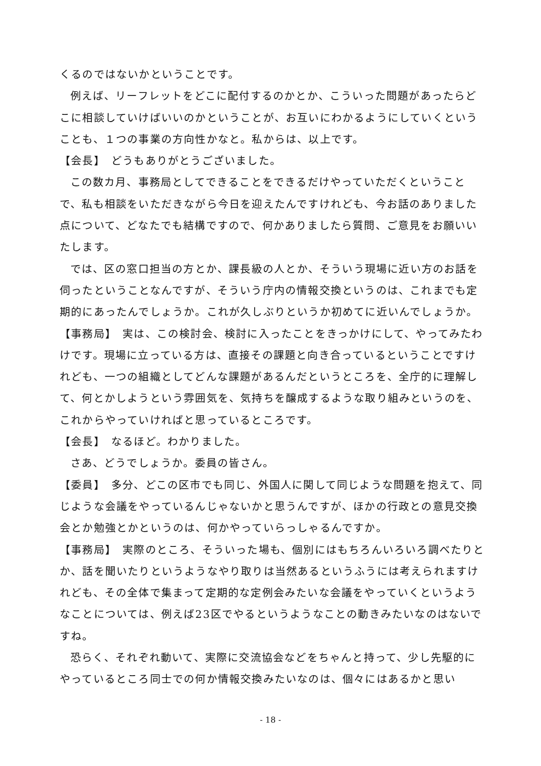くるのではないかということです。
例えば、リーフレットをどこに配付するのかとか、こういった問題があったらどこに相談していけばいいのかということが、お互いにわかるようにしていくということも、１つの事業の方向性かなと。私からは、以上です。
【会長】　どうもありがとうございました。
この数カ月、事務局としてできることをできるだけやっていただくということで、私も相談をいただきながら今日を迎えたんですけれども、今お話のありました点について、どなたでも結構ですので、何かありましたら質問、ご意見をお願いいたします。
では、区の窓口担当の方とか、課長級の人とか、そういう現場に近い方のお話を伺ったということなんですが、そういう庁内の情報交換というのは、これまでも定期的にあったんでしょうか。これが久しぶりというか初めてに近いんでしょうか。
【事務局】　実は、この検討会、検討に入ったことをきっかけにして、やってみたわけです。現場に立っている方は、直接その課題と向き合っているということですけれども、一つの組織としてどんな課題があるんだというところを、全庁的に理解して、何とかしようという雰囲気を、気持ちを醸成するような取り組みというのを、これからやっていければと思っているところです。
【会長】　なるほど。わかりました。
さあ、どうでしょうか。委員の皆さん。
【委員】　多分、どこの区市でも同じ、外国人に関して同じような問題を抱えて、同じような会議をやっているんじゃないかと思うんですが、ほかの行政との意見交換会とか勉強とかというのは、何かやっていらっしゃるんですか。
【事務局】　実際のところ、そういった場も、個別にはもちろんいろいろ調べたりとか、話を聞いたりというようなやり取りは当然あるというふうには考えられますけれども、その全体で集まって定期的な定例会みたいな会議をやっていくというようなことについては、例えば23区でやるというようなことの動きみたいなのはないですね。
恐らく、それぞれ動いて、実際に交流協会などをちゃんと持って、少し先駆的にやっているところ同士での何か情報交換みたいなのは、個々にはあるかと思い
- 18 -